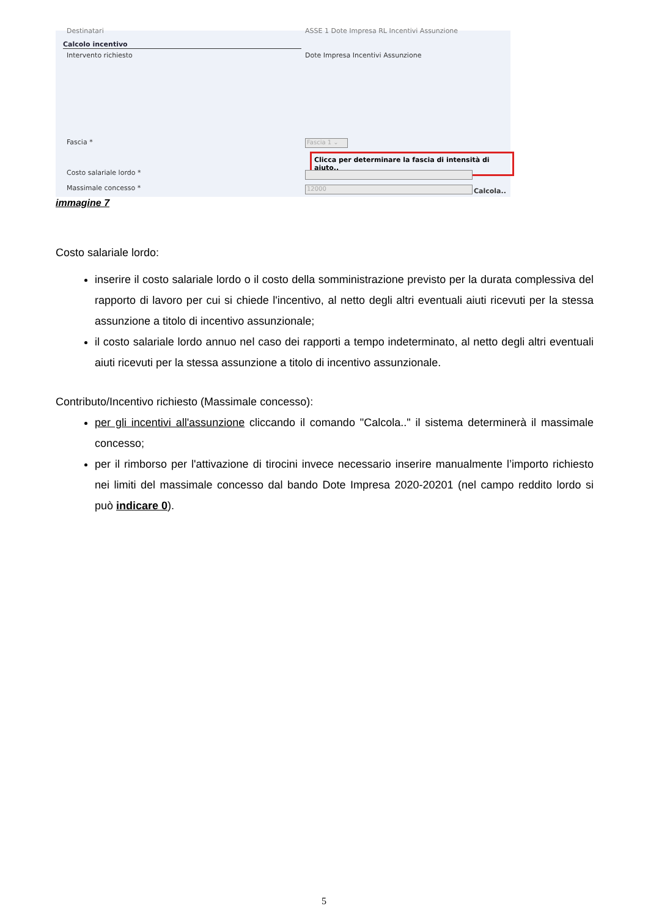Destinatari
ASSE 1 Dote Impresa RL Incentivi Assunzione
Calcolo incentivo
Intervento richiesto
Dote Impresa Incentivi Assunzione
Fascia * Fascia 1 ⌄
Clicca per determinare la fascia di intensità di aiuto..
Costo salariale lordo *
Massimale concesso * 12000 Calcola..
immagine 7
Costo salariale lordo:
inserire il costo salariale lordo o il costo della somministrazione previsto per la durata complessiva del rapporto di lavoro per cui si chiede l'incentivo, al netto degli altri eventuali aiuti ricevuti per la stessa assunzione a titolo di incentivo assunzionale;
il costo salariale lordo annuo nel caso dei rapporti a tempo indeterminato, al netto degli altri eventuali aiuti ricevuti per la stessa assunzione a titolo di incentivo assunzionale.
Contributo/Incentivo richiesto (Massimale concesso):
per gli incentivi all'assunzione cliccando il comando "Calcola.." il sistema determinerà il massimale concesso;
per il rimborso per l'attivazione di tirocini invece necessario inserire manualmente l’importo richiesto nei limiti del massimale concesso dal bando Dote Impresa 2020-20201 (nel campo reddito lordo si può indicare 0).
5